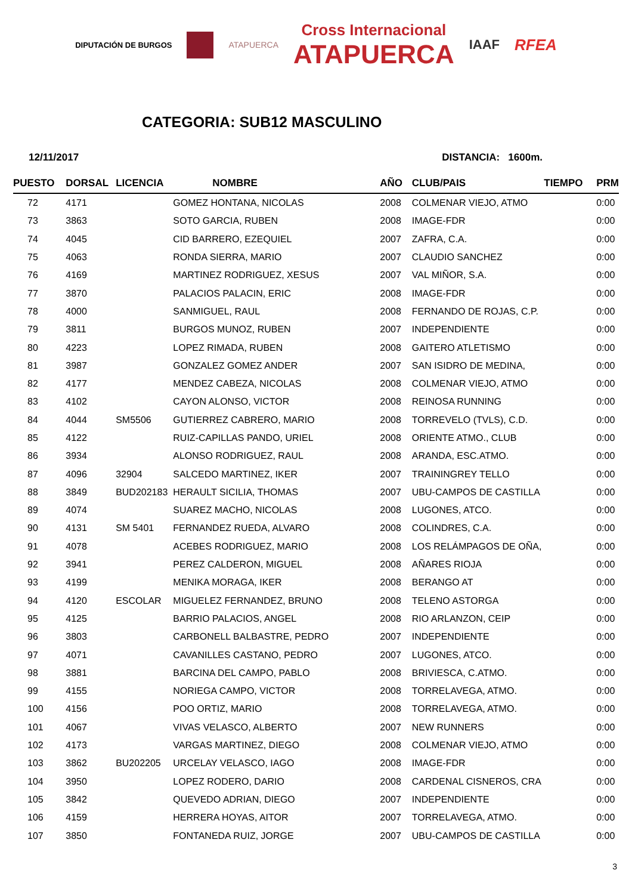DIPUTACIÓN DE BURGOS ATAPUERCA Cross Internacional
ATAPUERCA IAAF RFEA
CATEGORIA: SUB12 MASCULINO
12/11/2017 DISTANCIA: 1600m.
| PUESTO | DORSAL | LICENCIA | NOMBRE | AÑO | CLUB/PAIS | TIEMPO | PRM |
| --- | --- | --- | --- | --- | --- | --- | --- |
| 72 | 4171 | | GOMEZ HONTANA, NICOLAS | 2008 | COLMENAR VIEJO, ATMO | | 0:00 |
| 73 | 3863 | | SOTO GARCIA, RUBEN | 2008 | IMAGE-FDR | | 0:00 |
| 74 | 4045 | | CID BARRERO, EZEQUIEL | 2007 | ZAFRA, C.A. | | 0:00 |
| 75 | 4063 | | RONDA SIERRA, MARIO | 2007 | CLAUDIO SANCHEZ | | 0:00 |
| 76 | 4169 | | MARTINEZ RODRIGUEZ, XESUS | 2007 | VAL MIÑOR, S.A. | | 0:00 |
| 77 | 3870 | | PALACIOS PALACIN, ERIC | 2008 | IMAGE-FDR | | 0:00 |
| 78 | 4000 | | SANMIGUEL, RAUL | 2008 | FERNANDO DE ROJAS, C.P. | | 0:00 |
| 79 | 3811 | | BURGOS MUNOZ, RUBEN | 2007 | INDEPENDIENTE | | 0:00 |
| 80 | 4223 | | LOPEZ RIMADA, RUBEN | 2008 | GAITERO ATLETISMO | | 0:00 |
| 81 | 3987 | | GONZALEZ GOMEZ ANDER | 2007 | SAN ISIDRO DE MEDINA, | | 0:00 |
| 82 | 4177 | | MENDEZ CABEZA, NICOLAS | 2008 | COLMENAR VIEJO, ATMO | | 0:00 |
| 83 | 4102 | | CAYON ALONSO, VICTOR | 2008 | REINOSA RUNNING | | 0:00 |
| 84 | 4044 | SM5506 | GUTIERREZ CABRERO, MARIO | 2008 | TORREVELO (TVLS), C.D. | | 0:00 |
| 85 | 4122 | | RUIZ-CAPILLAS PANDO, URIEL | 2008 | ORIENTE ATMO., CLUB | | 0:00 |
| 86 | 3934 | | ALONSO RODRIGUEZ, RAUL | 2008 | ARANDA, ESC.ATMO. | | 0:00 |
| 87 | 4096 | 32904 | SALCEDO MARTINEZ, IKER | 2007 | TRAININGREY TELLO | | 0:00 |
| 88 | 3849 | BUD202183 | HERAULT SICILIA, THOMAS | 2007 | UBU-CAMPOS DE CASTILLA | | 0:00 |
| 89 | 4074 | | SUAREZ MACHO, NICOLAS | 2008 | LUGONES, ATCO. | | 0:00 |
| 90 | 4131 | SM 5401 | FERNANDEZ RUEDA, ALVARO | 2008 | COLINDRES, C.A. | | 0:00 |
| 91 | 4078 | | ACEBES RODRIGUEZ, MARIO | 2008 | LOS RELÁMPAGOS DE OÑA, | | 0:00 |
| 92 | 3941 | | PEREZ CALDERON, MIGUEL | 2008 | AÑARES RIOJA | | 0:00 |
| 93 | 4199 | | MENIKA MORAGA, IKER | 2008 | BERANGO AT | | 0:00 |
| 94 | 4120 | ESCOLAR | MIGUELEZ FERNANDEZ, BRUNO | 2008 | TELENO ASTORGA | | 0:00 |
| 95 | 4125 | | BARRIO PALACIOS, ANGEL | 2008 | RIO ARLANZON, CEIP | | 0:00 |
| 96 | 3803 | | CARBONELL BALBASTRE, PEDRO | 2007 | INDEPENDIENTE | | 0:00 |
| 97 | 4071 | | CAVANILLES CASTANO, PEDRO | 2007 | LUGONES, ATCO. | | 0:00 |
| 98 | 3881 | | BARCINA DEL CAMPO, PABLO | 2008 | BRIVIESCA, C.ATMO. | | 0:00 |
| 99 | 4155 | | NORIEGA CAMPO, VICTOR | 2008 | TORRELAVEGA, ATMO. | | 0:00 |
| 100 | 4156 | | POO ORTIZ, MARIO | 2008 | TORRELAVEGA, ATMO. | | 0:00 |
| 101 | 4067 | | VIVAS VELASCO, ALBERTO | 2007 | NEW RUNNERS | | 0:00 |
| 102 | 4173 | | VARGAS MARTINEZ, DIEGO | 2008 | COLMENAR VIEJO, ATMO | | 0:00 |
| 103 | 3862 | BU202205 | URCELAY VELASCO, IAGO | 2008 | IMAGE-FDR | | 0:00 |
| 104 | 3950 | | LOPEZ RODERO, DARIO | 2008 | CARDENAL CISNEROS, CRA | | 0:00 |
| 105 | 3842 | | QUEVEDO ADRIAN, DIEGO | 2007 | INDEPENDIENTE | | 0:00 |
| 106 | 4159 | | HERRERA HOYAS, AITOR | 2007 | TORRELAVEGA, ATMO. | | 0:00 |
| 107 | 3850 | | FONTANEDA RUIZ, JORGE | 2007 | UBU-CAMPOS DE CASTILLA | | 0:00 |
3